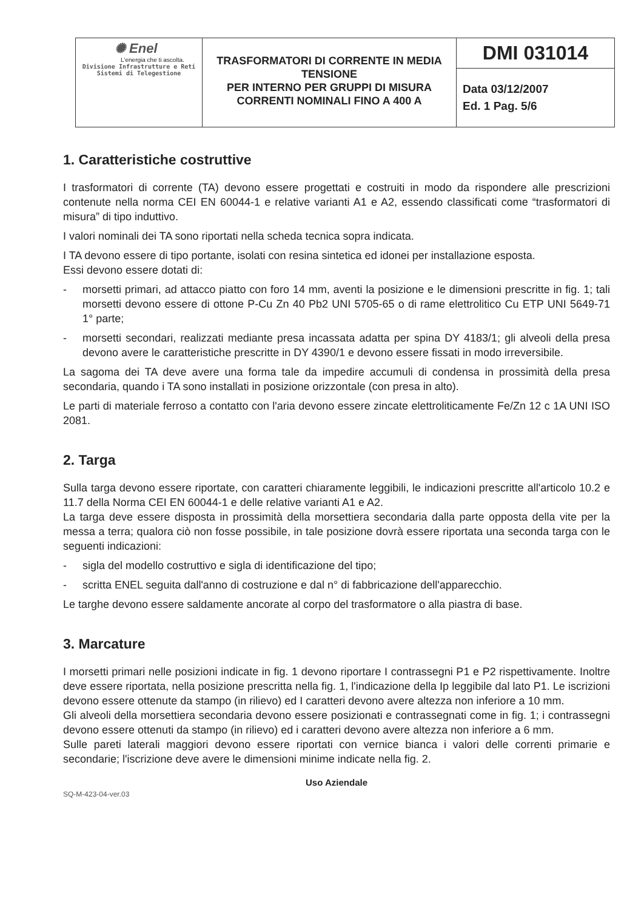| ✺ Enel L'energia che ti ascolta. Divisione Infrastrutture e Reti Sistemi di Telegestione | TRASFORMATORI DI CORRENTE IN MEDIA TENSIONE PER INTERNO PER GRUPPI DI MISURA CORRENTI NOMINALI FINO A 400 A | DMI 031014 Data 03/12/2007 Ed. 1 Pag. 5/6 |
1. Caratteristiche costruttive
I trasformatori di corrente (TA) devono essere progettati e costruiti in modo da rispondere alle prescrizioni contenute nella norma CEI EN 60044-1 e relative varianti A1 e A2, essendo classificati come “trasformatori di misura” di tipo induttivo.
I valori nominali dei TA sono riportati nella scheda tecnica sopra indicata.
I TA devono essere di tipo portante, isolati con resina sintetica ed idonei per installazione esposta.
Essi devono essere dotati di:
- morsetti primari, ad attacco piatto con foro 14 mm, aventi la posizione e le dimensioni prescritte in fig. 1; tali morsetti devono essere di ottone P-Cu Zn 40 Pb2 UNI 5705-65 o di rame elettrolitico Cu ETP UNI 5649-71 1° parte;
- morsetti secondari, realizzati mediante presa incassata adatta per spina DY 4183/1; gli alveoli della presa devono avere le caratteristiche prescritte in DY 4390/1 e devono essere fissati in modo irreversibile.
La sagoma dei TA deve avere una forma tale da impedire accumuli di condensa in prossimità della presa secondaria, quando i TA sono installati in posizione orizzontale (con presa in alto).
Le parti di materiale ferroso a contatto con l'aria devono essere zincate elettroliticamente Fe/Zn 12 c 1A UNI ISO 2081.
2. Targa
Sulla targa devono essere riportate, con caratteri chiaramente leggibili, le indicazioni prescritte all'articolo 10.2 e 11.7 della Norma CEI EN 60044-1 e delle relative varianti A1 e A2.
La targa deve essere disposta in prossimità della morsettiera secondaria dalla parte opposta della vite per la messa a terra; qualora ciò non fosse possibile, in tale posizione dovrà essere riportata una seconda targa con le seguenti indicazioni:
- sigla del modello costruttivo e sigla di identificazione del tipo;
- scritta ENEL seguita dall'anno di costruzione e dal n° di fabbricazione dell'apparecchio.
Le targhe devono essere saldamente ancorate al corpo del trasformatore o alla piastra di base.
3. Marcature
I morsetti primari nelle posizioni indicate in fig. 1 devono riportare I contrassegni P1 e P2 rispettivamente. Inoltre deve essere riportata, nella posizione prescritta nella fig. 1, l'indicazione della Ip leggibile dal lato P1. Le iscrizioni devono essere ottenute da stampo (in rilievo) ed I caratteri devono avere altezza non inferiore a 10 mm.
Gli alveoli della morsettiera secondaria devono essere posizionati e contrassegnati come in fig. 1; i contrassegni devono essere ottenuti da stampo (in rilievo) ed i caratteri devono avere altezza non inferiore a 6 mm.
Sulle pareti laterali maggiori devono essere riportati con vernice bianca i valori delle correnti primarie e secondarie; l'iscrizione deve avere le dimensioni minime indicate nella fig. 2.
Uso Aziendale
SQ-M-423-04-ver.03